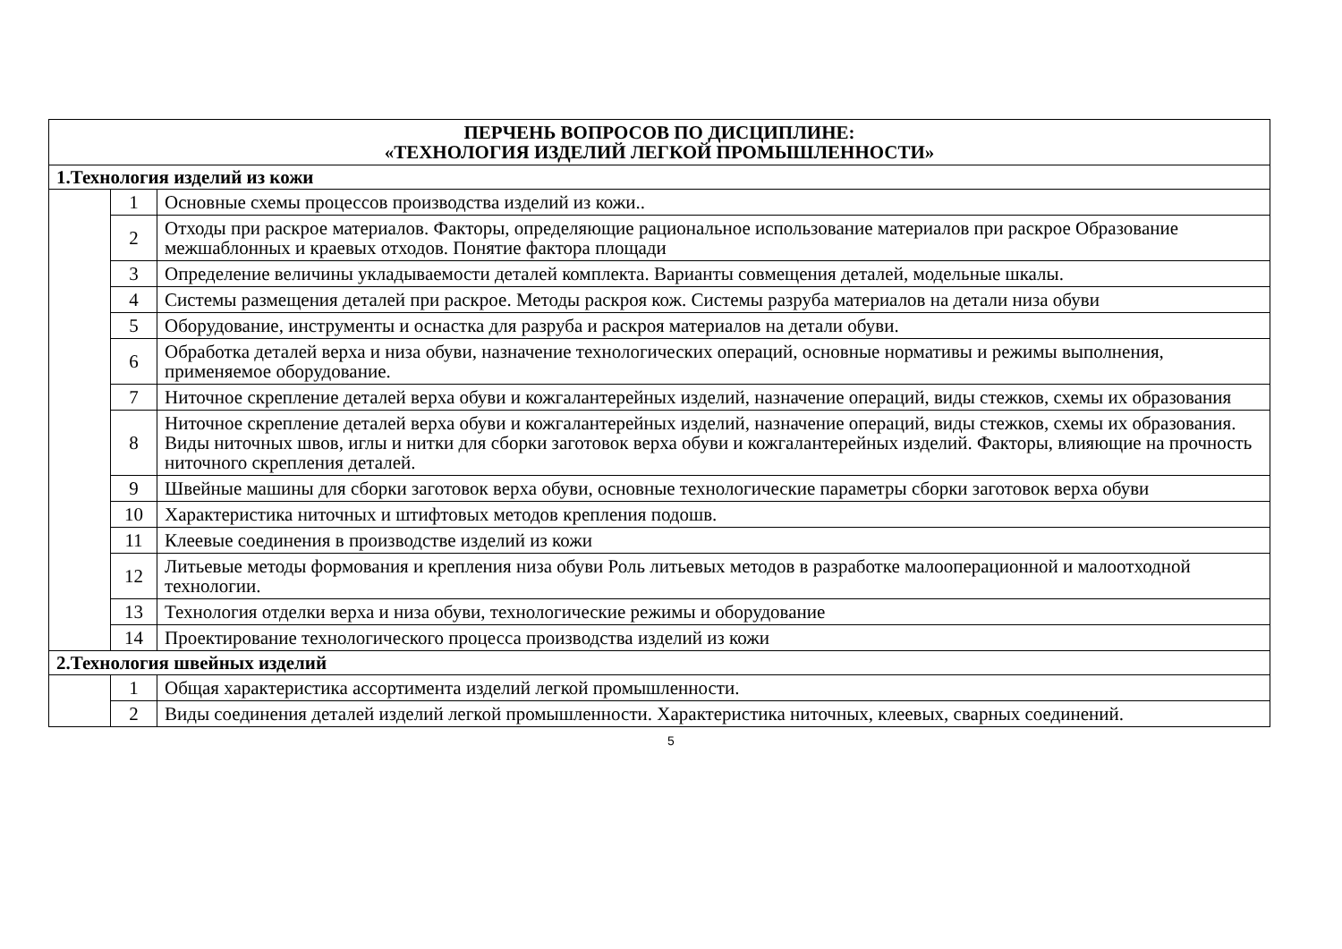| ПЕРЧЕНЬ ВОПРОСОВ ПО ДИСЦИПЛИНЕ: «ТЕХНОЛОГИЯ ИЗДЕЛИЙ ЛЕГКОЙ ПРОМЫШЛЕННОСТИ» | | |
| --- | --- | --- |
| 1.Технология изделий из кожи | | |
| | 1 | Основные схемы процессов производства изделий из кожи.. |
| | 2 | Отходы при раскрое материалов. Факторы, определяющие рациональное использование материалов при раскрое Образование межшаблонных и краевых отходов. Понятие фактора площади |
| | 3 | Определение величины укладываемости деталей комплекта. Варианты совмещения деталей, модельные шкалы. |
| | 4 | Системы размещения деталей при раскрое. Методы раскроя кож. Системы разруба материалов на детали низа обуви |
| | 5 | Оборудование, инструменты и оснастка для разруба и раскроя материалов на детали обуви. |
| | 6 | Обработка деталей верха и низа обуви, назначение технологических операций, основные нормативы и режимы выполнения, применяемое оборудование. |
| | 7 | Ниточное скрепление деталей верха обуви и кожгалантерейных изделий, назначение операций, виды стежков, схемы их образования |
| | 8 | Ниточное скрепление деталей верха обуви и кожгалантерейных изделий, назначение операций, виды стежков, схемы их образования. Виды ниточных швов, иглы и нитки для сборки заготовок верха обуви и кожгалантерейных изделий. Факторы, влияющие на прочность ниточного скрепления деталей. |
| | 9 | Швейные машины для сборки заготовок верха обуви, основные технологические параметры сборки заготовок верха обуви |
| | 10 | Характеристика ниточных и штифтовых методов крепления подошв. |
| | 11 | Клеевые соединения в производстве изделий из кожи |
| | 12 | Литьевые методы формования и крепления низа обуви Роль литьевых методов в разработке малооперационной и малоотходной технологии. |
| | 13 | Технология отделки верха и низа обуви, технологические режимы и оборудование |
| | 14 | Проектирование технологического процесса производства изделий из кожи |
| 2.Технология швейных изделий | | |
| | 1 | Общая характеристика ассортимента изделий легкой промышленности. |
| | 2 | Виды соединения деталей изделий легкой промышленности. Характеристика ниточных, клеевых, сварных соединений. |
5